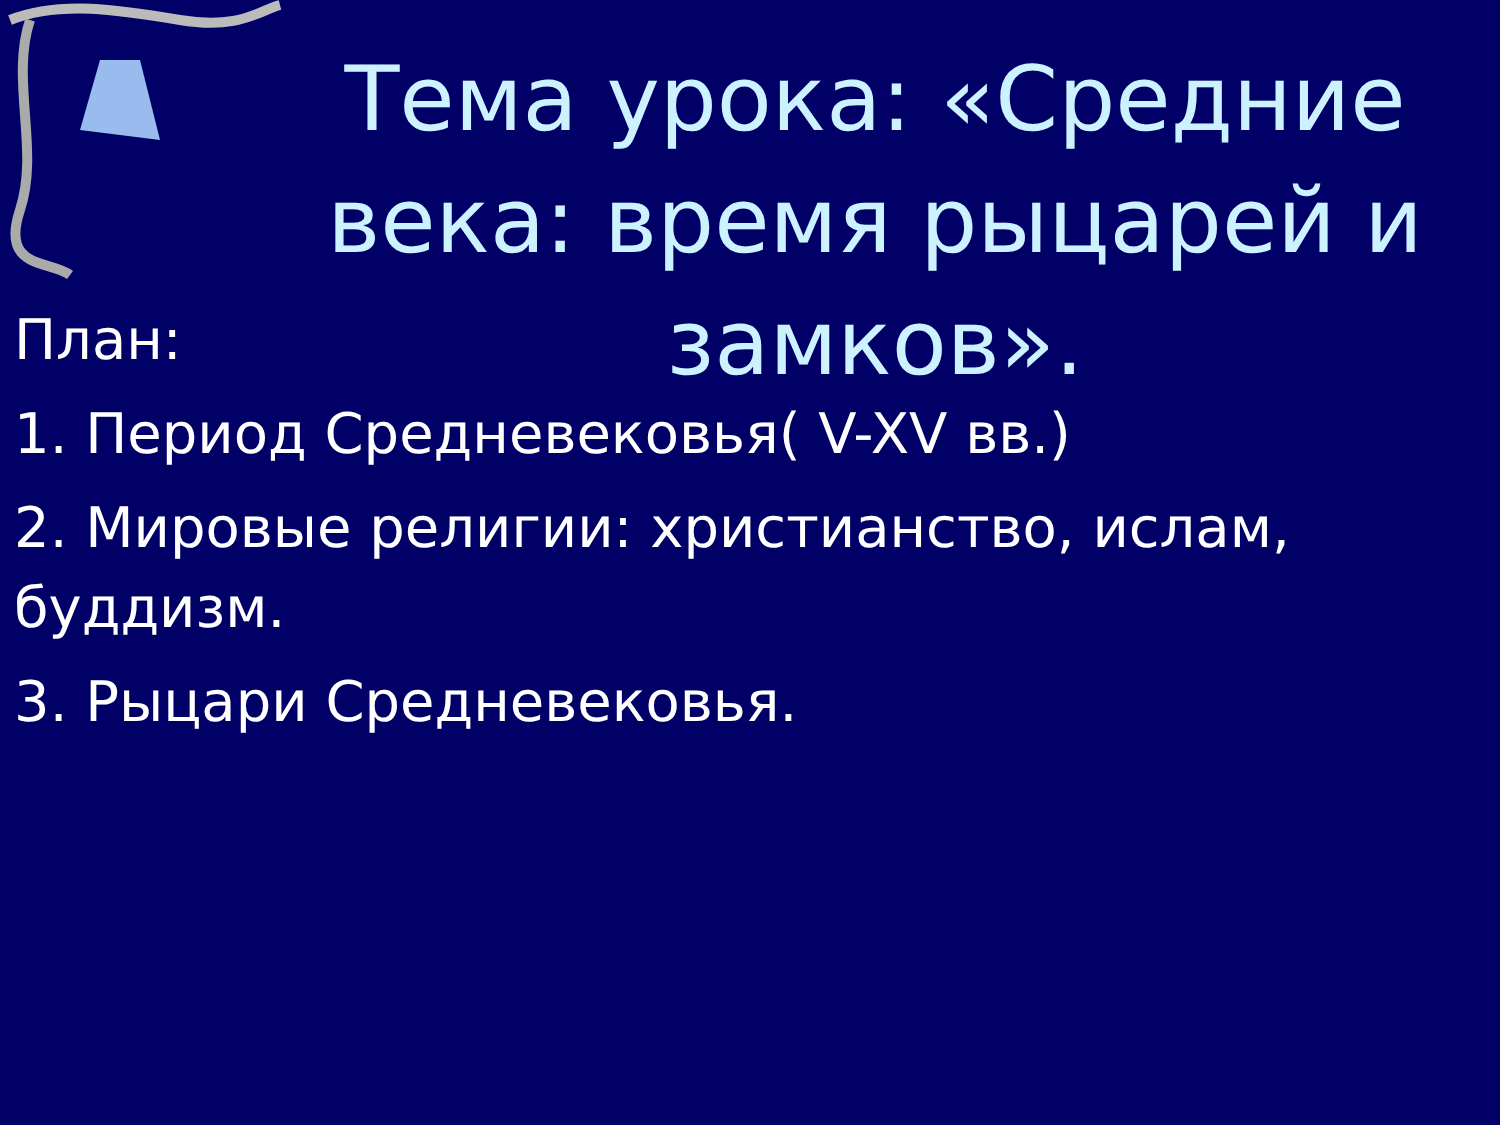Тема урока: «Средние века: время рыцарей и замков».
План:
1. Период Средневековья( V-XV вв.)
2. Мировые религии: христианство, ислам, буддизм.
3. Рыцари Средневековья.